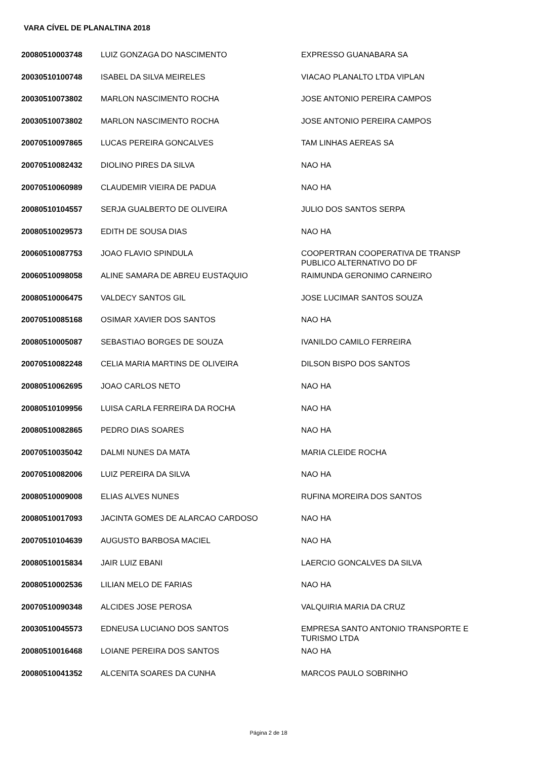VARA CÍVEL DE PLANALTINA 2018
| 20080510003748 | LUIZ GONZAGA DO NASCIMENTO | EXPRESSO GUANABARA SA |
| 20030510100748 | ISABEL DA SILVA MEIRELES | VIACAO PLANALTO LTDA VIPLAN |
| 20030510073802 | MARLON NASCIMENTO ROCHA | JOSE ANTONIO PEREIRA CAMPOS |
| 20030510073802 | MARLON NASCIMENTO ROCHA | JOSE ANTONIO PEREIRA CAMPOS |
| 20070510097865 | LUCAS PEREIRA GONCALVES | TAM LINHAS AEREAS SA |
| 20070510082432 | DIOLINO PIRES DA SILVA | NAO HA |
| 20070510060989 | CLAUDEMIR VIEIRA DE PADUA | NAO HA |
| 20080510104557 | SERJA GUALBERTO DE OLIVEIRA | JULIO DOS SANTOS SERPA |
| 20080510029573 | EDITH DE SOUSA DIAS | NAO HA |
| 20060510087753 | JOAO FLAVIO SPINDULA | COOPERTRAN COOPERATIVA DE TRANSP PUBLICO ALTERNATIVO DO DF |
| 20060510098058 | ALINE SAMARA DE ABREU EUSTAQUIO | RAIMUNDA GERONIMO CARNEIRO |
| 20080510006475 | VALDECY SANTOS GIL | JOSE LUCIMAR SANTOS SOUZA |
| 20070510085168 | OSIMAR XAVIER DOS SANTOS | NAO HA |
| 20080510005087 | SEBASTIAO BORGES DE SOUZA | IVANILDO CAMILO FERREIRA |
| 20070510082248 | CELIA MARIA MARTINS DE OLIVEIRA | DILSON BISPO DOS SANTOS |
| 20080510062695 | JOAO CARLOS NETO | NAO HA |
| 20080510109956 | LUISA CARLA FERREIRA DA ROCHA | NAO HA |
| 20080510082865 | PEDRO DIAS SOARES | NAO HA |
| 20070510035042 | DALMI NUNES DA MATA | MARIA CLEIDE ROCHA |
| 20070510082006 | LUIZ PEREIRA DA SILVA | NAO HA |
| 20080510009008 | ELIAS ALVES NUNES | RUFINA MOREIRA DOS SANTOS |
| 20080510017093 | JACINTA GOMES DE ALARCAO CARDOSO | NAO HA |
| 20070510104639 | AUGUSTO BARBOSA MACIEL | NAO HA |
| 20080510015834 | JAIR LUIZ EBANI | LAERCIO GONCALVES DA SILVA |
| 20080510002536 | LILIAN MELO DE FARIAS | NAO HA |
| 20070510090348 | ALCIDES JOSE PEROSA | VALQUIRIA MARIA DA CRUZ |
| 20030510045573 | EDNEUSA LUCIANO DOS SANTOS | EMPRESA SANTO ANTONIO TRANSPORTE E TURISMO LTDA |
| 20080510016468 | LOIANE PEREIRA DOS SANTOS | NAO HA |
| 20080510041352 | ALCENITA SOARES DA CUNHA | MARCOS PAULO SOBRINHO |
Página 2 de 18